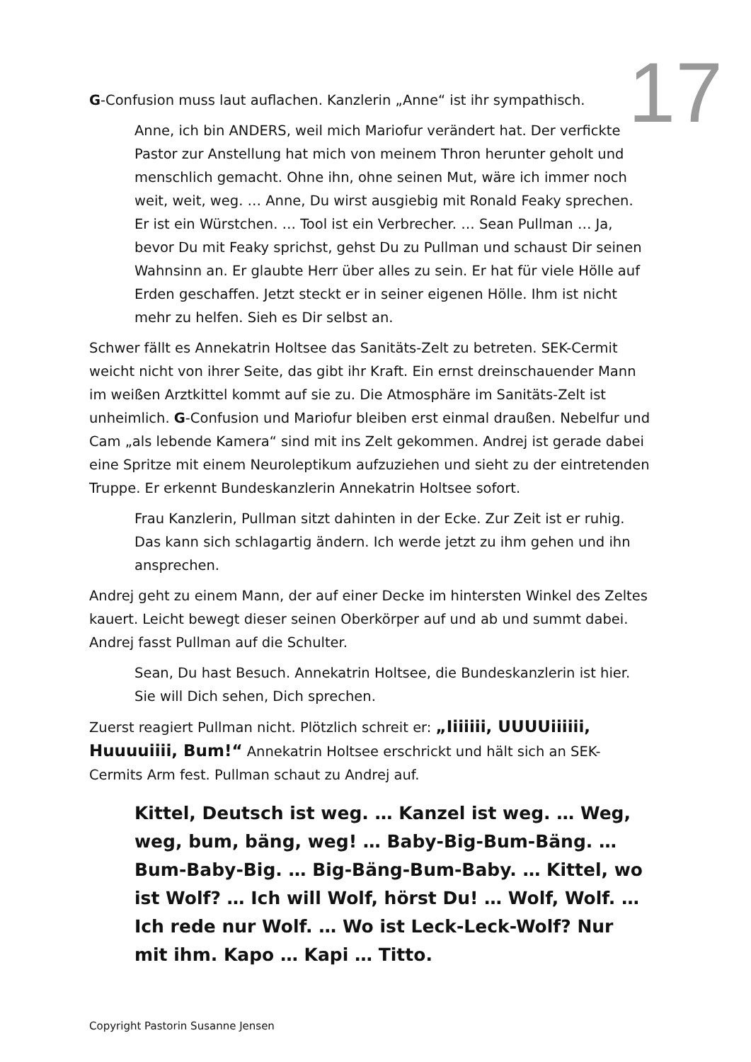17
G-Confusion muss laut auflachen. Kanzlerin „Anne“ ist ihr sympathisch.
Anne, ich bin ANDERS, weil mich Mariofur verändert hat. Der verfickte Pastor zur Anstellung hat mich von meinem Thron herunter geholt und menschlich gemacht. Ohne ihn, ohne seinen Mut, wäre ich immer noch weit, weit, weg. … Anne, Du wirst ausgiebig mit Ronald Feaky sprechen. Er ist ein Würstchen. … Tool ist ein Verbrecher. … Sean Pullman … Ja, bevor Du mit Feaky sprichst, gehst Du zu Pullman und schaust Dir seinen Wahnsinn an. Er glaubte Herr über alles zu sein. Er hat für viele Hölle auf Erden geschaffen. Jetzt steckt er in seiner eigenen Hölle. Ihm ist nicht mehr zu helfen. Sieh es Dir selbst an.
Schwer fällt es Annekatrin Holtsee das Sanitäts-Zelt zu betreten. SEK-Cermit weicht nicht von ihrer Seite, das gibt ihr Kraft. Ein ernst dreinschauender Mann im weißen Arztkittel kommt auf sie zu. Die Atmosphäre im Sanitäts-Zelt ist unheimlich. G-Confusion und Mariofur bleiben erst einmal draußen. Nebelfur und Cam „als lebende Kamera“ sind mit ins Zelt gekommen. Andrej ist gerade dabei eine Spritze mit einem Neuroleptikum aufzuziehen und sieht zu der eintretenden Truppe. Er erkennt Bundeskanzlerin Annekatrin Holtsee sofort.
Frau Kanzlerin, Pullman sitzt dahinten in der Ecke. Zur Zeit ist er ruhig. Das kann sich schlagartig ändern. Ich werde jetzt zu ihm gehen und ihn ansprechen.
Andrej geht zu einem Mann, der auf einer Decke im hintersten Winkel des Zeltes kauert. Leicht bewegt dieser seinen Oberkörper auf und ab und summt dabei. Andrej fasst Pullman auf die Schulter.
Sean, Du hast Besuch. Annekatrin Holtsee, die Bundeskanzlerin ist hier. Sie will Dich sehen, Dich sprechen.
Zuerst reagiert Pullman nicht. Plötzlich schreit er: „Iiiiiii, UUUUiiiiii, Huuuuiiii, Bum!“ Annekatrin Holtsee erschrickt und hält sich an SEK-Cermits Arm fest. Pullman schaut zu Andrej auf.
Kittel, Deutsch ist weg. … Kanzel ist weg. … Weg, weg, bum, bäng, weg! … Baby-Big-Bum-Bäng. … Bum-Baby-Big. … Big-Bäng-Bum-Baby. … Kittel, wo ist Wolf? … Ich will Wolf, hörst Du! … Wolf, Wolf. … Ich rede nur Wolf. … Wo ist Leck-Leck-Wolf? Nur mit ihm. Kapo … Kapi … Titto.
Copyright Pastorin Susanne Jensen